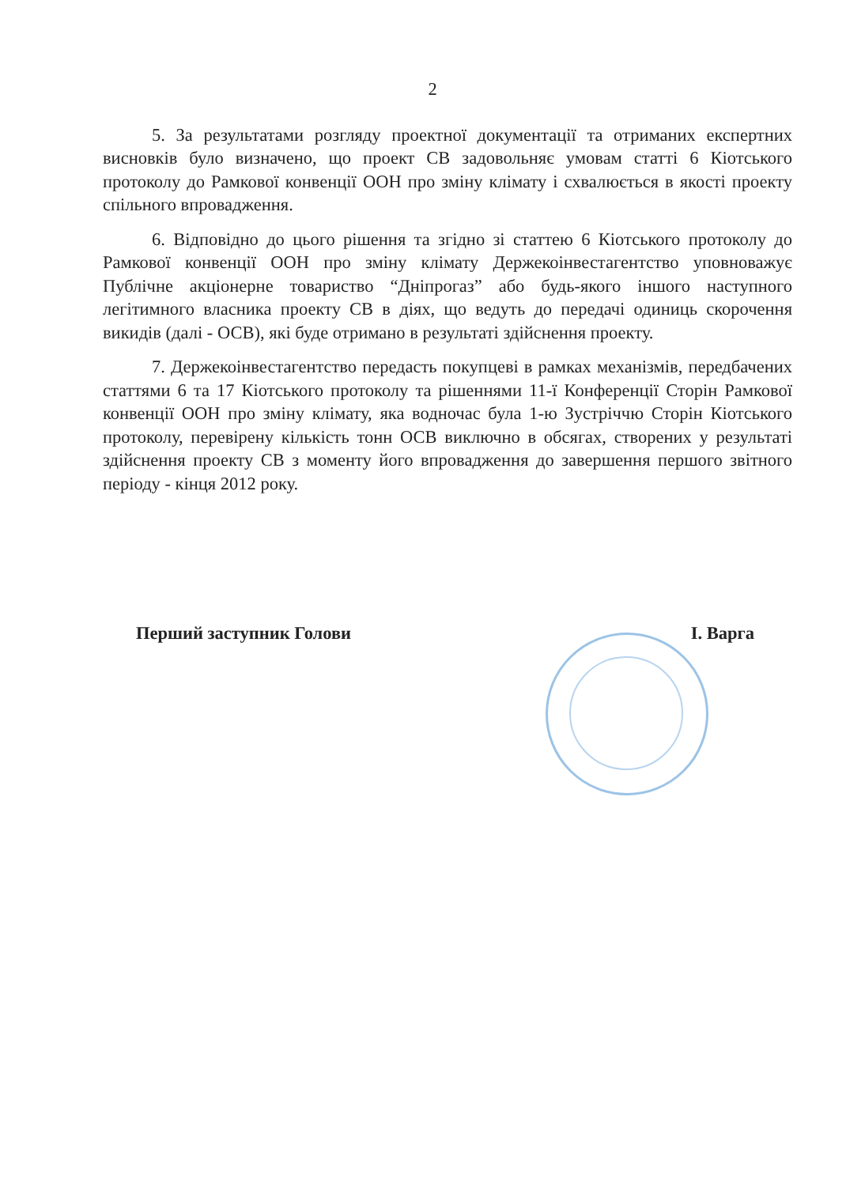2
5. За результатами розгляду проектної документації та отриманих експертних висновків було визначено, що проект СВ задовольняє умовам статті 6 Кіотського протоколу до Рамкової конвенції ООН про зміну клімату і схвалюється в якості проекту спільного впровадження.
6. Відповідно до цього рішення та згідно зі статтею 6 Кіотського протоколу до Рамкової конвенції ООН про зміну клімату Держекоінвестагентство уповноважує Публічне акціонерне товариство “Дніпрогаз” або будь-якого іншого наступного легітимного власника проекту СВ в діях, що ведуть до передачі одиниць скорочення викидів (далі - ОСВ), які буде отримано в результаті здійснення проекту.
7. Держекоінвестагентство передасть покупцеві в рамках механізмів, передбачених статтями 6 та 17 Кіотського протоколу та рішеннями 11-ї Конференції Сторін Рамкової конвенції ООН про зміну клімату, яка водночас була 1-ю Зустріччю Сторін Кіотського протоколу, перевірену кількість тонн ОСВ виключно в обсягах, створених у результаті здійснення проекту СВ з моменту його впровадження до завершення першого звітного періоду - кінця 2012 року.
Перший заступник Голови І. Варга